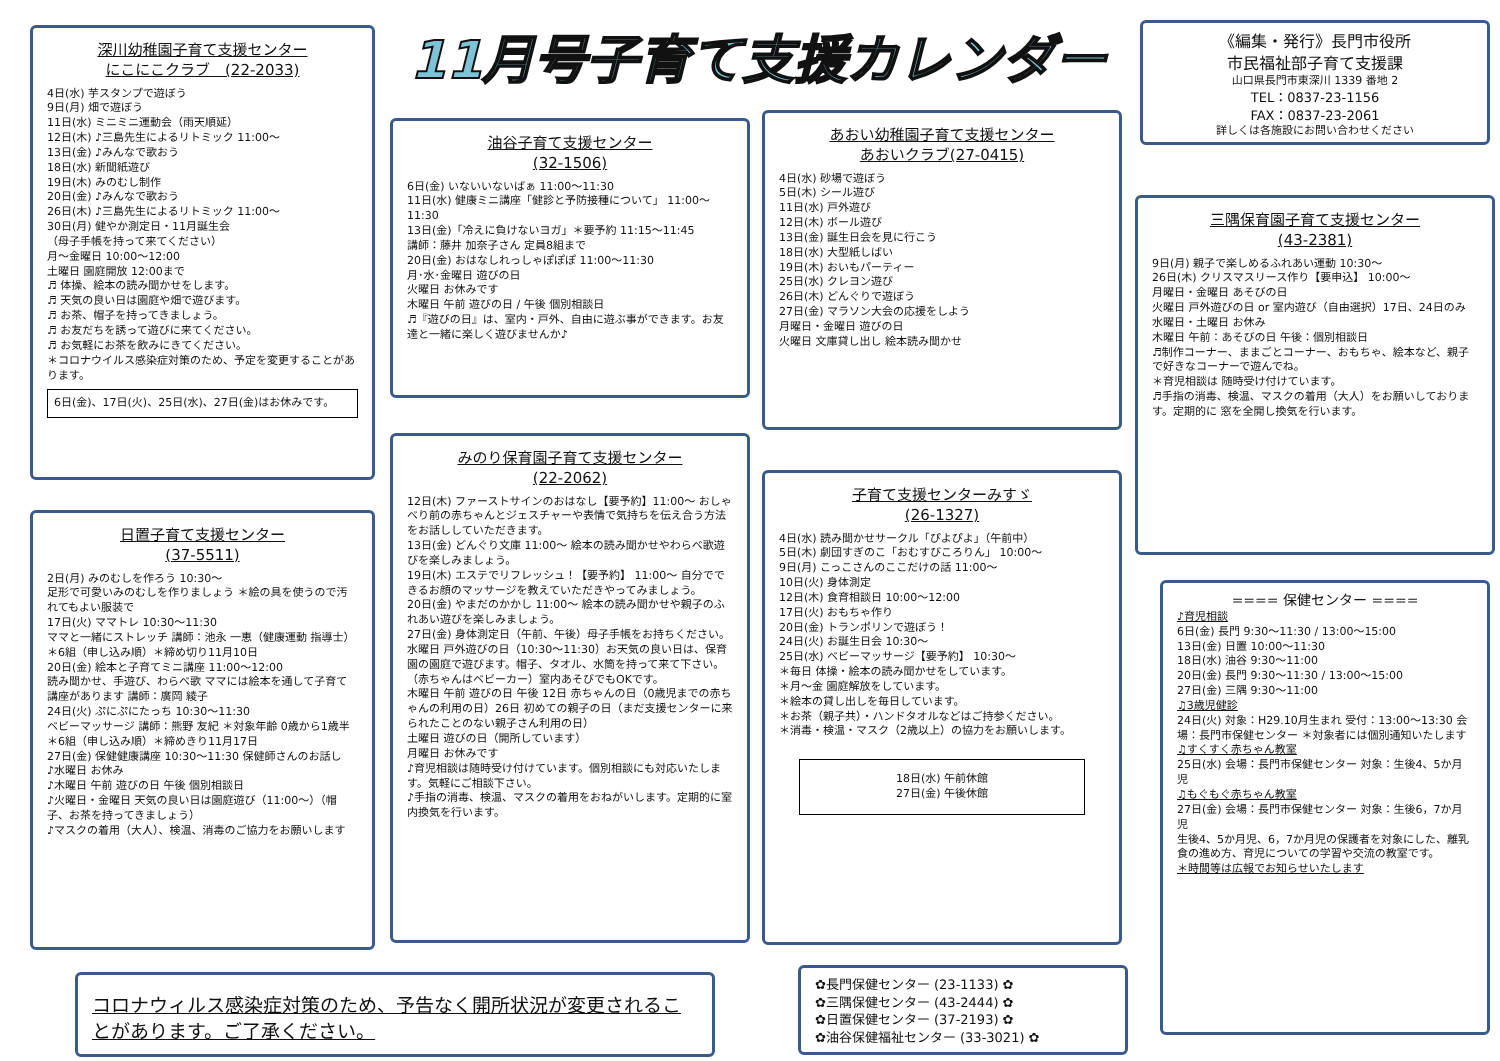11月号子育て支援カレンダー
《編集・発行》長門市役所
市民福祉部子育て支援課
山口県長門市東深川 1339 番地 2
TEL：0837-23-1156
FAX：0837-23-2061
詳しくは各施設にお問い合わせください
深川幼稚園子育て支援センター
にこにこクラブ　(22-2033)
4日(水) 芋スタンプで遊ぼう
9日(月) 畑で遊ぼう
11日(水) ミニミニ運動会（雨天順延）
12日(木) ♪三島先生によるリトミック 11:00～
13日(金) ♪みんなで歌おう
18日(水) 新聞紙遊び
19日(木) みのむし制作
20日(金) ♪みんなで歌おう
26日(木) ♪三島先生によるリトミック 11:00～
30日(月) 健やか測定日・11月誕生会
（母子手帳を持って来てください）
月～金曜日 10:00～12:00
土曜日 園庭開放 12:00まで
♬ 体操、絵本の読み聞かせをします。
♬ 天気の良い日は園庭や畑で遊びます。
♬ お茶、帽子を持ってきましょう。
♬ お友だちを誘って遊びに来てください。
♬ お気軽にお茶を飲みにきてください。
＊コロナウイルス感染症対策のため、予定を変更することがあります。
6日(金)、17日(火)、25日(水)、27日(金)はお休みです。
油谷子育て支援センター
(32-1506)
6日(金) いないいないばぁ 11:00～11:30
11日(水) 健康ミニ講座「健診と予防接種について」 11:00～11:30
13日(金)「冷えに負けないヨガ」＊要予約 11:15～11:45
講師：藤井 加奈子さん 定員8組まで
20日(金) おはなしれっしゃぽぽぽ 11:00～11:30
月･水･金曜日 遊びの日
火曜日 お休みです
木曜日 午前 遊びの日 / 午後 個別相談日
♬『遊びの日』は、室内・戸外、自由に遊ぶ事ができます。お友達と一緒に楽しく遊びませんか♪
あおい幼稚園子育て支援センター
あおいクラブ(27-0415)
4日(水) 砂場で遊ぼう
5日(木) シール遊び
11日(水) 戸外遊び
12日(木) ボール遊び
13日(金) 誕生日会を見に行こう
18日(水) 大型紙しばい
19日(木) おいもパーティー
25日(水) クレヨン遊び
26日(木) どんぐりで遊ぼう
27日(金) マラソン大会の応援をしよう
月曜日・金曜日 遊びの日
火曜日 文庫貸し出し 絵本読み聞かせ
三隅保育園子育て支援センター
(43-2381)
9日(月) 親子で楽しめるふれあい運動 10:30～
26日(木) クリスマスリース作り【要申込】 10:00～
月曜日・金曜日 あそびの日
火曜日 戸外遊びの日 or 室内遊び（自由選択）17日、24日のみ
水曜日・土曜日 お休み
木曜日 午前：あそびの日 午後：個別相談日
♬制作コーナー、ままごとコーナー、おもちゃ、絵本など、親子で好きなコーナーで遊んでね。
＊育児相談は 随時受け付けています。
♬手指の消毒、検温、マスクの着用（大人）をお願いしております。定期的に 窓を全開し換気を行います。
日置子育て支援センター
(37-5511)
2日(月) みのむしを作ろう 10:30～
足形で可愛いみのむしを作りましょう ＊絵の具を使うので汚れてもよい服装で
17日(火) ママトレ 10:30～11:30
ママと一緒にストレッチ 講師：池永 一恵（健康運動 指導士）＊6組（申し込み順）＊締め切り11月10日
20日(金) 絵本と子育てミニ講座 11:00～12:00
読み聞かせ、手遊び、わらべ歌 ママには絵本を通して子育て講座があります 講師：廣岡 綾子
24日(火) ぷにぷにたっち 10:30～11:30
ベビーマッサージ 講師：熊野 友紀 ＊対象年齢 0歳から1歳半 ＊6組（申し込み順）＊締めきり11月17日
27日(金) 保健健康講座 10:30～11:30 保健師さんのお話し
♪水曜日 お休み
♪木曜日 午前 遊びの日 午後 個別相談日
♪火曜日・金曜日 天気の良い日は園庭遊び（11:00～）（帽子、お茶を持ってきましょう）
♪マスクの着用（大人）、検温、消毒のご協力をお願いします
みのり保育園子育て支援センター
(22-2062)
12日(木) ファーストサインのおはなし【要予約】11:00～ おしゃべり前の赤ちゃんとジェスチャーや表情で気持ちを伝え合う方法をお話ししていただきます。
13日(金) どんぐり文庫 11:00～ 絵本の読み聞かせやわらべ歌遊びを楽しみましょう。
19日(木) エステでリフレッシュ！【要予約】 11:00～ 自分でできるお顔のマッサージを教えていただきやってみましょう。
20日(金) やまだのかかし 11:00～ 絵本の読み聞かせや親子のふれあい遊びを楽しみましょう。
27日(金) 身体測定日（午前、午後）母子手帳をお持ちください。
水曜日 戸外遊びの日（10:30～11:30）お天気の良い日は、保育園の園庭で遊びます。帽子、タオル、水筒を持って来て下さい。（赤ちゃんはベビーカー）室内あそびでもOKです。
木曜日 午前 遊びの日 午後 12日 赤ちゃんの日（0歳児までの赤ちゃんの利用の日）26日 初めての親子の日（まだ支援センターに来られたことのない親子さん利用の日）
土曜日 遊びの日（開所しています）
月曜日 お休みです
♪育児相談は随時受け付けています。個別相談にも対応いたします。気軽にご相談下さい。
♪手指の消毒、検温、マスクの着用をおねがいします。定期的に室内換気を行います。
子育て支援センターみすゞ
(26-1327)
4日(水) 読み聞かせサークル「ぴよぴよ」（午前中）
5日(木) 劇団すぎのこ「おむすびころりん」 10:00～
9日(月) こっこさんのここだけの話 11:00～
10日(火) 身体測定
12日(木) 食育相談日 10:00～12:00
17日(火) おもちゃ作り
20日(金) トランポリンで遊ぼう！
24日(火) お誕生日会 10:30～
25日(水) ベビーマッサージ【要予約】 10:30～
＊毎日 体操・絵本の読み聞かせをしています。
＊月～金 園庭解放をしています。
＊絵本の貸し出しを毎日しています。
＊お茶（親子共）・ハンドタオルなどはご持参ください。
＊消毒・検温・マスク（2歳以上）の協力をお願いします。
18日(水) 午前休館
27日(金) 午後休館
==== 保健センター ====
♪育児相談
6日(金) 長門 9:30～11:30 / 13:00～15:00
13日(金) 日置 10:00～11:30
18日(水) 油谷 9:30～11:00
20日(金) 長門 9:30～11:30 / 13:00～15:00
27日(金) 三隅 9:30～11:00
♫3歳児健診
24日(火) 対象：H29.10月生まれ 受付：13:00～13:30 会場：長門市保健センター ＊対象者には個別通知いたします
♫すくすく赤ちゃん教室
25日(水) 会場：長門市保健センター 対象：生後4、5か月児
♫もぐもぐ赤ちゃん教室
27日(金) 会場：長門市保健センター 対象：生後6，7か月児
生後4、5か月児、6，7か月児の保護者を対象にした、離乳食の進め方、育児についての学習や交流の教室です。
＊時間等は広報でお知らせいたします
コロナウィルス感染症対策のため、予告なく開所状況が変更されることがあります。ご了承ください。
✿長門保健センター (23-1133) ✿
✿三隅保健センター (43-2444) ✿
✿日置保健センター (37-2193) ✿
✿油谷保健福祉センター (33-3021) ✿